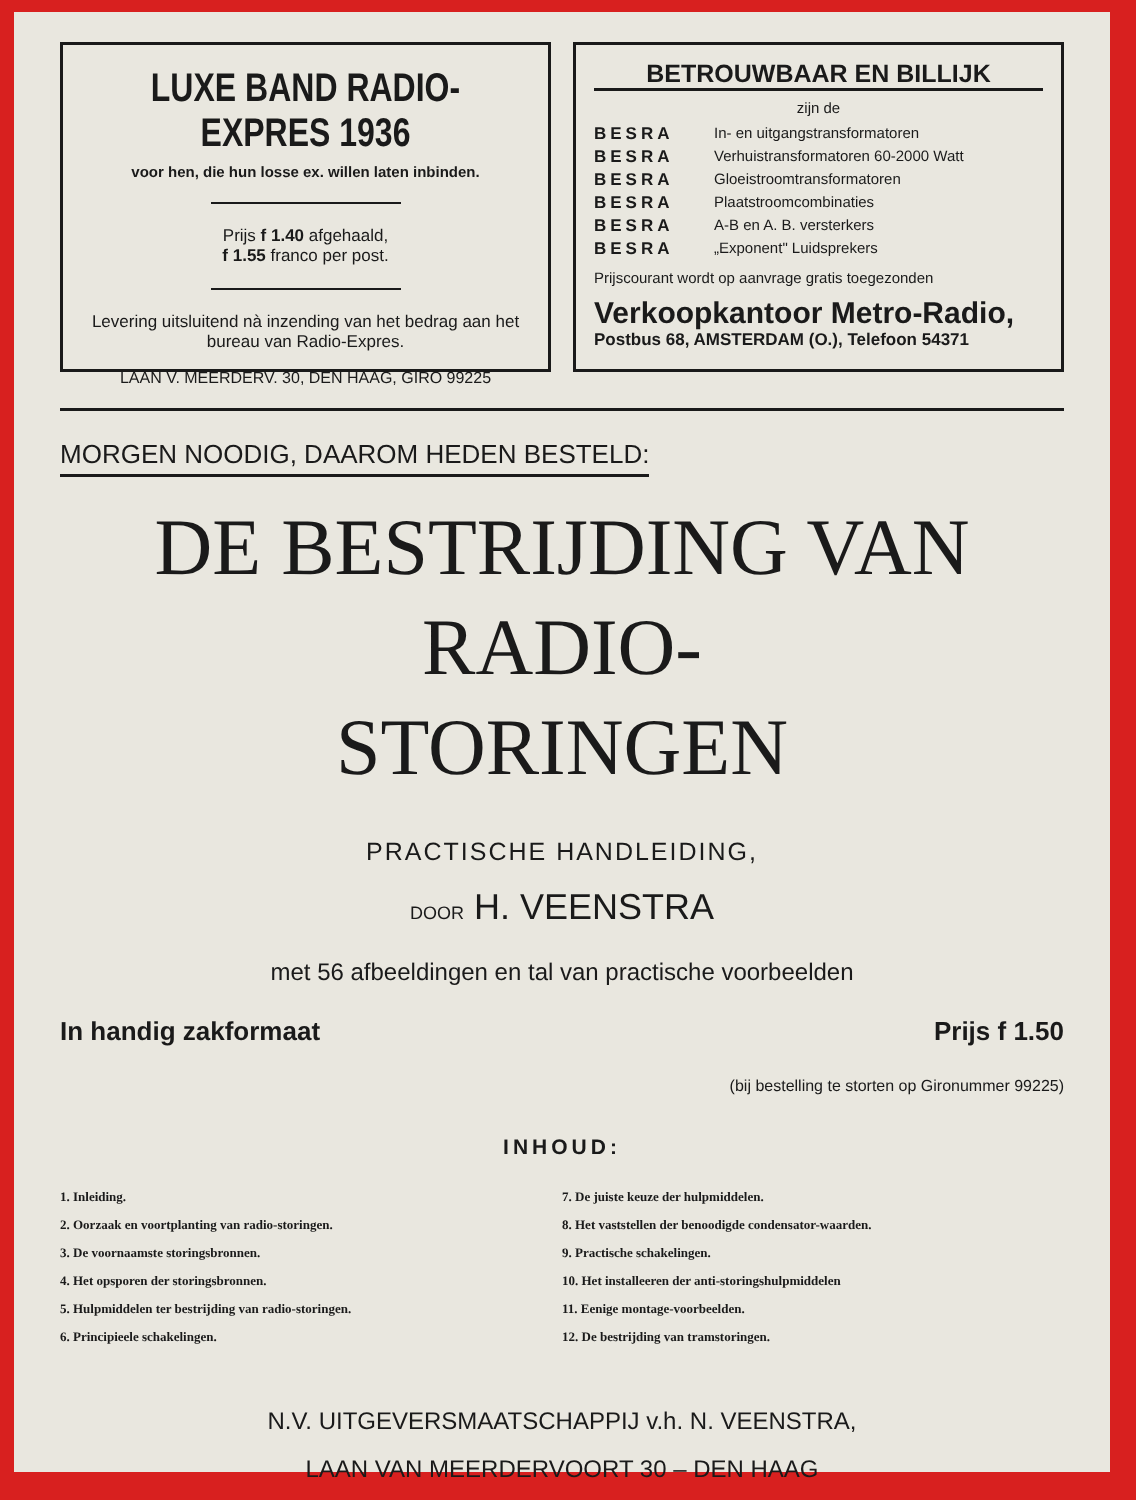LUXE BAND RADIO-EXPRES 1936
voor hen, die hun losse ex. willen laten inbinden.
Prijs f 1.40 afgehaald,
f 1.55 franco per post.
Levering uitsluitend nà inzending van het bedrag aan het bureau van Radio-Expres.
LAAN V. MEERDERV. 30, DEN HAAG, GIRO 99225
BETROUWBAAR EN BILLIJK
zijn de
BESRA In- en uitgangstransformatoren
BESRA Verhuistransformatoren 60-2000 Watt
BESRA Gloeistroomtransformatoren
BESRA Plaatstroomcombinaties
BESRA A-B en A. B. versterkers
BESRA „Exponent" Luidsprekers
Prijscourant wordt op aanvrage gratis toegezonden
Verkoopkantoor Metro-Radio,
Postbus 68, AMSTERDAM (O.), Telefoon 54371
MORGEN NOODIG, DAAROM HEDEN BESTELD:
DE BESTRIJDING VAN RADIO-
STORINGEN
PRACTISCHE HANDLEIDING,
DOOR H. VEENSTRA
met 56 afbeeldingen en tal van practische voorbeelden
In handig zakformaat Prijs f 1.50
(bij bestelling te storten op Gironummer 99225)
INHOUD:
1. Inleiding.
2. Oorzaak en voortplanting van radio-storingen.
3. De voornaamste storingsbronnen.
4. Het opsporen der storingsbronnen.
5. Hulpmiddelen ter bestrijding van radio-storingen.
6. Principieele schakelingen.
7. De juiste keuze der hulpmiddelen.
8. Het vaststellen der benoodigde condensator-waarden.
9. Practische schakelingen.
10. Het installeeren der anti-storingshulpmiddelen
11. Eenige montage-voorbeelden.
12. De bestrijding van tramstoringen.
N.V. UITGEVERSMAATSCHAPPIJ v.h. N. VEENSTRA,
LAAN VAN MEERDERVOORT 30 – DEN HAAG